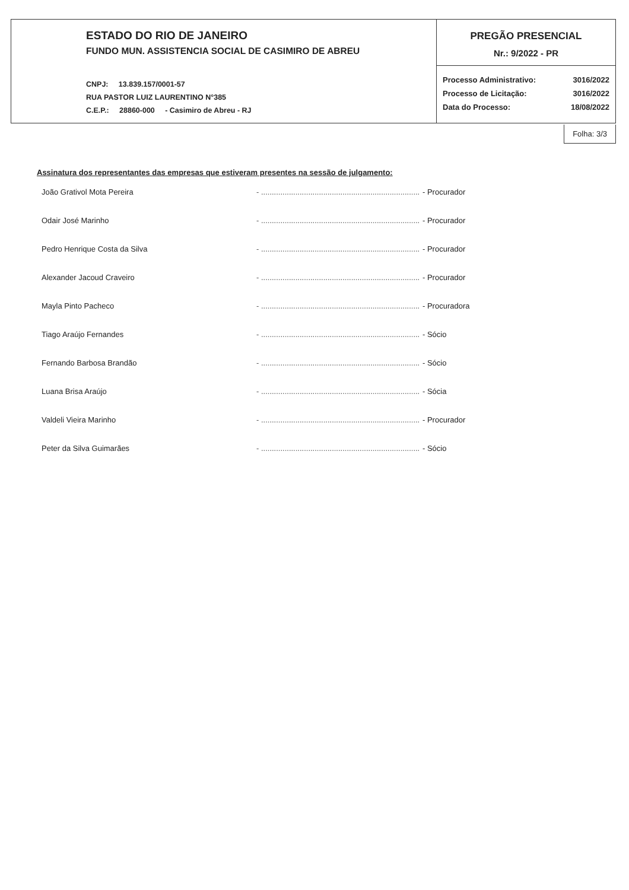| ESTADO DO RIO DE JANEIRO FUNDO MUN. ASSISTENCIA SOCIAL DE CASIMIRO DE ABREU CNPJ: 13.839.157/0001-57 RUA PASTOR LUIZ LAURENTINO N°385 C.E.P.: 28860-000 - Casimiro de Abreu - RJ | PREGÃO PRESENCIAL Nr.: 9/2022 - PR |
| | Processo Administrativo: 3016/2022 Processo de Licitação: 3016/2022 Data do Processo: 18/08/2022 |
Folha: 3/3
Assinatura dos representantes das empresas que estiveram presentes na sessão de julgamento:
João Grativol Mota Pereira - .......................................................................... - Procurador
Odair José Marinho - .......................................................................... - Procurador
Pedro Henrique Costa da Silva - .......................................................................... - Procurador
Alexander Jacoud Craveiro - .......................................................................... - Procurador
Mayla Pinto Pacheco - .......................................................................... - Procuradora
Tiago Araújo Fernandes - .......................................................................... - Sócio
Fernando Barbosa Brandão - .......................................................................... - Sócio
Luana Brisa Araújo - .......................................................................... - Sócia
Valdeli Vieira Marinho - .......................................................................... - Procurador
Peter da Silva Guimarães - .......................................................................... - Sócio